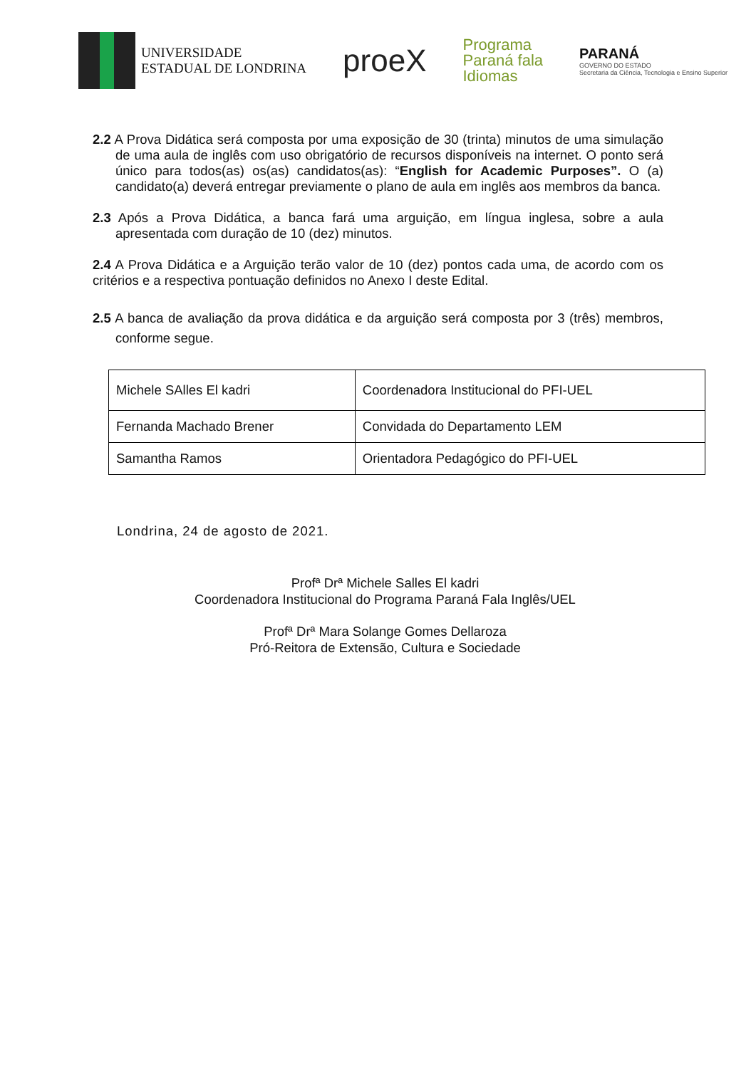UNIVERSIDADE
ESTADUAL DE LONDRINA
proeX
Programa
Paraná fala
Idiomas
PARANÁ
GOVERNO DO ESTADO
Secretaria da Ciência, Tecnologia e Ensino Superior
2.2 A Prova Didática será composta por uma exposição de 30 (trinta) minutos de uma simulação de uma aula de inglês com uso obrigatório de recursos disponíveis na internet. O ponto será único para todos(as) os(as) candidatos(as): “English for Academic Purposes”. O (a) candidato(a) deverá entregar previamente o plano de aula em inglês aos membros da banca.
2.3 Após a Prova Didática, a banca fará uma arguição, em língua inglesa, sobre a aula apresentada com duração de 10 (dez) minutos.
2.4 A Prova Didática e a Arguição terão valor de 10 (dez) pontos cada uma, de acordo com os critérios e a respectiva pontuação definidos no Anexo I deste Edital.
2.5 A banca de avaliação da prova didática e da arguição será composta por 3 (três) membros, conforme segue.
| Michele SAlles El kadri | Coordenadora Institucional do PFI-UEL |
| Fernanda Machado Brener | Convidada do Departamento LEM |
| Samantha Ramos | Orientadora Pedagógico do PFI-UEL |
Londrina, 24 de agosto de 2021.
Profª Drª Michele Salles El kadri
Coordenadora Institucional do Programa Paraná Fala Inglês/UEL
Profª Drª Mara Solange Gomes Dellaroza
Pró-Reitora de Extensão, Cultura e Sociedade